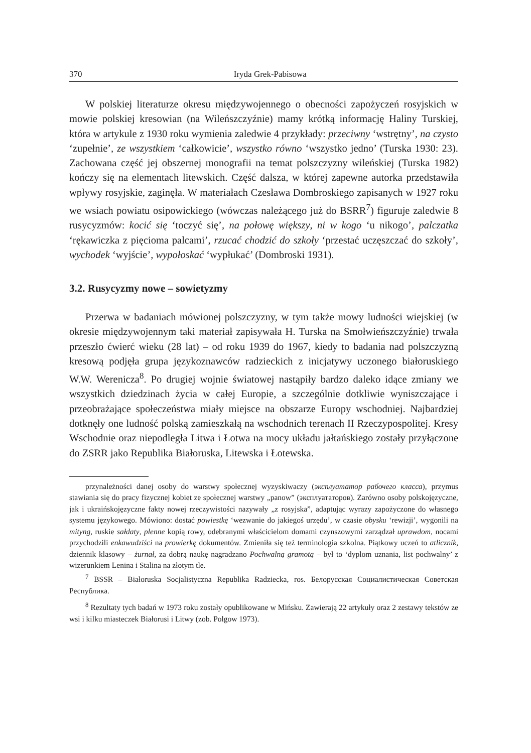370 Iryda Grek-Pabisowa
W polskiej literaturze okresu międzywojennego o obecności zapożyczeń rosyjskich w mowie polskiej kresowian (na Wileńszczyźnie) mamy krótką informację Haliny Turskiej, która w artykule z 1930 roku wymienia zaledwie 4 przykłady: przeciwny ‘wstrętny’, na czysto ‘zupełnie’, ze wszystkiem ‘całkowicie’, wszystko równo ‘wszystko jedno’ (Turska 1930: 23). Zachowana część jej obszernej monografii na temat polszczyzny wileńskiej (Turska 1982) kończy się na elementach litewskich. Część dalsza, w której zapewne autorka przedstawiła wpływy rosyjskie, zaginęła. W materiałach Czesława Dombroskiego zapisanych w 1927 roku we wsiach powiatu osipowickiego (wówczas należącego już do BSRR<sup>7</sup>) figuruje zaledwie 8 rusycyzmów: kocić się ‘toczyć się’, na połowę większy, ni w kogo ‘u nikogo’, palczatka ‘rękawiczka z pięcioma palcami’, rzucać chodzić do szkoły ‘przestać uczęszczać do szkoły’, wychodek ‘wyjście’, wypołoskać ‘wypłukać’ (Dombroski 1931).
3.2. Rusycyzmy nowe – sowietyzmy
Przerwa w badaniach mówionej polszczyzny, w tym także mowy ludności wiejskiej (w okresie międzywojennym taki materiał zapisywała H. Turska na Smołwieńszczyźnie) trwała przeszło ćwierć wieku (28 lat) – od roku 1939 do 1967, kiedy to badania nad polszczyzną kresową podjęła grupa językoznawców radzieckich z inicjatywy uczonego białoruskiego W.W. Werenicza<sup>8</sup>. Po drugiej wojnie światowej nastąpiły bardzo daleko idące zmiany we wszystkich dziedzinach życia w całej Europie, a szczególnie dotkliwie wyniszczające i przeobrażające społeczeństwa miały miejsce na obszarze Europy wschodniej. Najbardziej dotknęły one ludność polską zamieszkałą na wschodnich terenach II Rzeczypospolitej. Kresy Wschodnie oraz niepodległa Litwa i Łotwa na mocy układu jałtańskiego zostały przyłączone do ZSRR jako Republika Białoruska, Litewska i Łotewska.
przynależności danej osoby do warstwy społecznej wyzyskiwaczy (эксплуататор рабочего класса), przymus stawiania się do pracy fizycznej kobiet ze społecznej warstwy „panow” (эксплуататоров). Zarówno osoby polskojęzyczne, jak i ukraińskojęzyczne fakty nowej rzeczywistości nazywały „z rosyjska”, adaptując wyrazy zapożyczone do własnego systemu językowego. Mówiono: dostać powiestkę ‘wezwanie do jakiegoś urzędu’, w czasie obysku ‘rewizji’, wygonili na mityng, ruskie sałdaty, plenne kopią rowy, odebranymi właścicielom domami czynszowymi zarządzał uprawdom, nocami przychodzili enkawudziści na prowierkę dokumentów. Zmieniła się też terminologia szkolna. Piątkowy uczeń to atlicznik, dziennik klasowy – żurnał, za dobrą naukę nagradzano Pochwalną gramotą – był to ‘dyplom uznania, list pochwalny’ z wizerunkiem Lenina i Stalina na złotym tle.
<sup>7</sup> BSSR – Białoruska Socjalistyczna Republika Radziecka, ros. Белорусская Социалистическая Советская Республика.
<sup>8</sup> Rezultaty tych badań w 1973 roku zostały opublikowane w Mińsku. Zawierają 22 artykuły oraz 2 zestawy tekstów ze wsi i kilku miasteczek Białorusi i Litwy (zob. Polgow 1973).